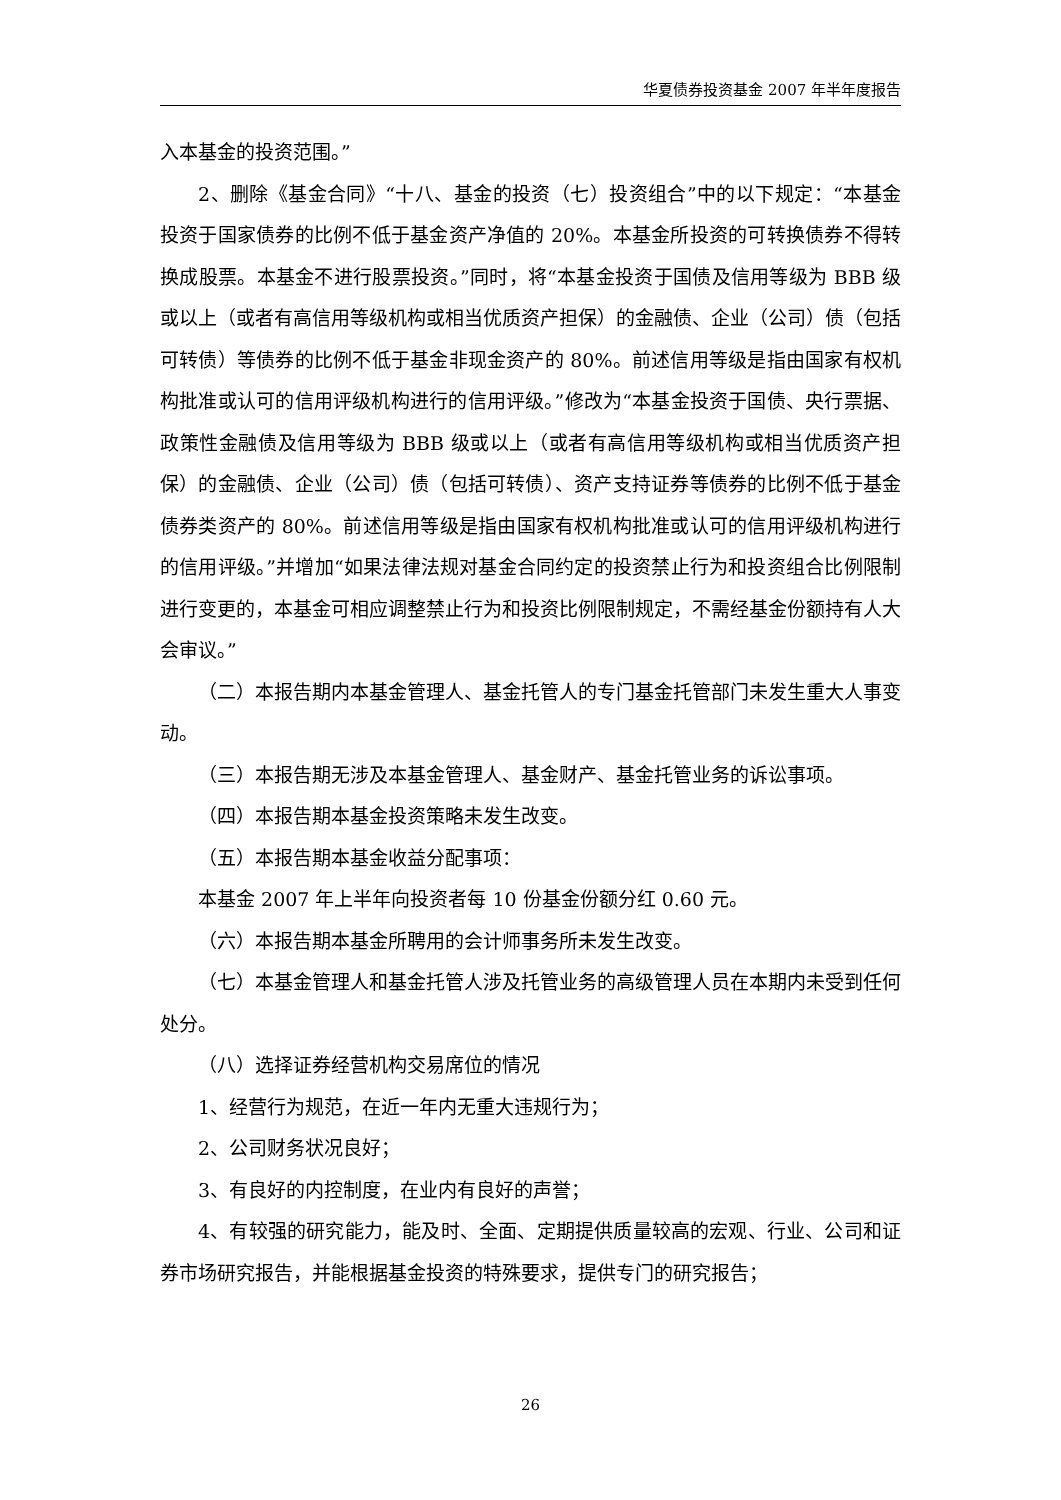华夏债券投资基金 2007 年半年度报告
入本基金的投资范围。”
2、删除《基金合同》“十八、基金的投资（七）投资组合”中的以下规定：“本基金投资于国家债券的比例不低于基金资产净值的 20%。本基金所投资的可转换债券不得转换成股票。本基金不进行股票投资。”同时，将“本基金投资于国债及信用等级为 BBB 级或以上（或者有高信用等级机构或相当优质资产担保）的金融债、企业（公司）债（包括可转债）等债券的比例不低于基金非现金资产的 80%。前述信用等级是指由国家有权机构批准或认可的信用评级机构进行的信用评级。”修改为“本基金投资于国债、央行票据、政策性金融债及信用等级为 BBB 级或以上（或者有高信用等级机构或相当优质资产担保）的金融债、企业（公司）债（包括可转债）、资产支持证券等债券的比例不低于基金债券类资产的 80%。前述信用等级是指由国家有权机构批准或认可的信用评级机构进行的信用评级。”并增加“如果法律法规对基金合同约定的投资禁止行为和投资组合比例限制进行变更的，本基金可相应调整禁止行为和投资比例限制规定，不需经基金份额持有人大会审议。”
（二）本报告期内本基金管理人、基金托管人的专门基金托管部门未发生重大人事变动。
（三）本报告期无涉及本基金管理人、基金财产、基金托管业务的诉讼事项。
（四）本报告期本基金投资策略未发生改变。
（五）本报告期本基金收益分配事项：
本基金 2007 年上半年向投资者每 10 份基金份额分红 0.60 元。
（六）本报告期本基金所聘用的会计师事务所未发生改变。
（七）本基金管理人和基金托管人涉及托管业务的高级管理人员在本期内未受到任何处分。
（八）选择证券经营机构交易席位的情况
1、经营行为规范，在近一年内无重大违规行为；
2、公司财务状况良好；
3、有良好的内控制度，在业内有良好的声誉；
4、有较强的研究能力，能及时、全面、定期提供质量较高的宏观、行业、公司和证券市场研究报告，并能根据基金投资的特殊要求，提供专门的研究报告；
26